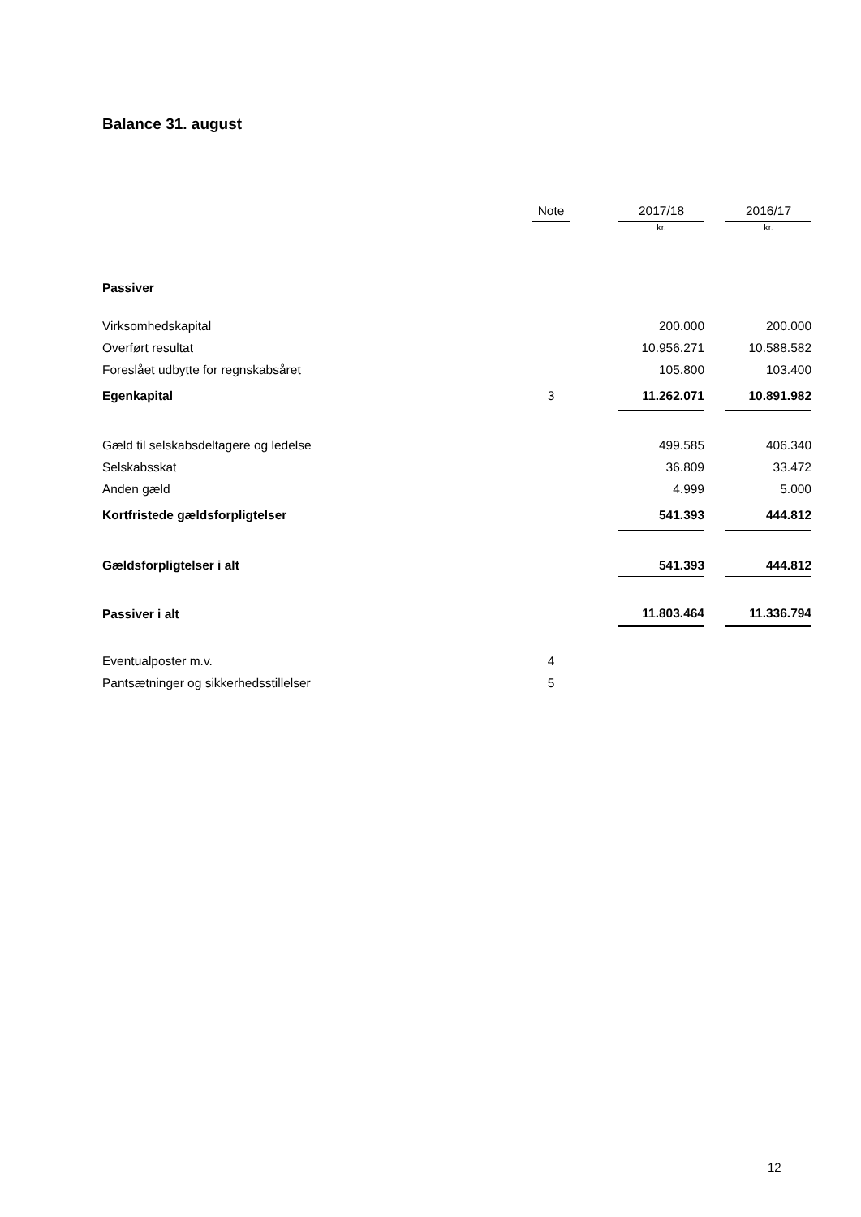Balance 31. august
| | Note | | 2017/18 | | 2016/17 |
| --- | --- | --- | --- | --- | --- |
| | | | kr. | | kr. |
| Passiver | | | | | |
| Virksomhedskapital | | | 200.000 | | 200.000 |
| Overført resultat | | | 10.956.271 | | 10.588.582 |
| Foreslået udbytte for regnskabsåret | | | 105.800 | | 103.400 |
| Egenkapital | 3 | | 11.262.071 | | 10.891.982 |
| Gæld til selskabsdeltagere og ledelse | | | 499.585 | | 406.340 |
| Selskabsskat | | | 36.809 | | 33.472 |
| Anden gæld | | | 4.999 | | 5.000 |
| Kortfristede gældsforpligtelser | | | 541.393 | | 444.812 |
| Gældsforpligtelser i alt | | | 541.393 | | 444.812 |
| Passiver i alt | | | 11.803.464 | | 11.336.794 |
| Eventualposter m.v. | 4 | | | | |
| Pantsætninger og sikkerhedsstillelser | 5 | | | | |
12